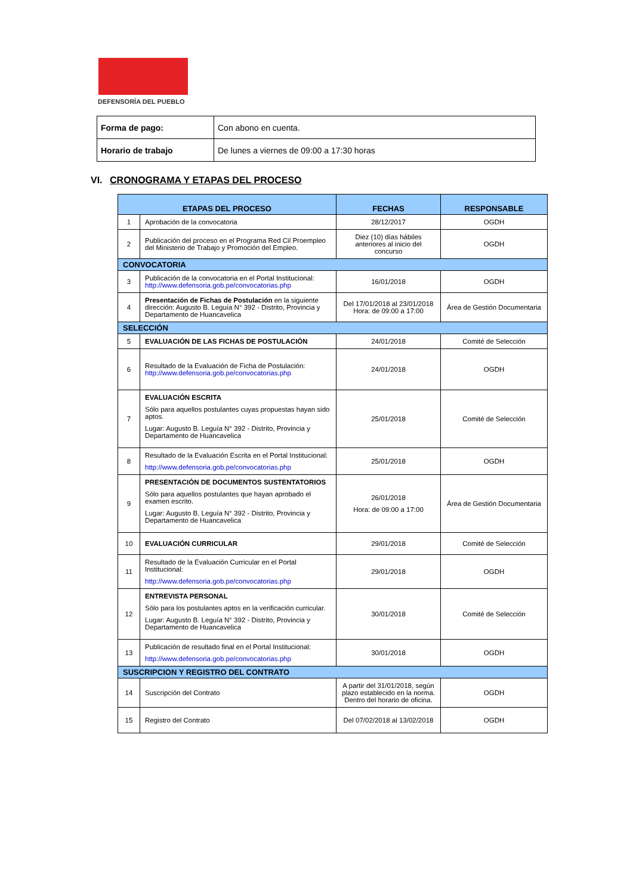DEFENSORÍA DEL PUEBLO
| Forma de pago: | Con abono en cuenta. |
| Horario de trabajo | De lunes a viernes de 09:00 a 17:30 horas |
VI. CRONOGRAMA Y ETAPAS DEL PROCESO
| ETAPAS DEL PROCESO | | FECHAS | RESPONSABLE |
| --- | --- | --- | --- |
| 1 | Aprobación de la convocatoria | 28/12/2017 | OGDH |
| 2 | Publicación del proceso en el Programa Red Cil Proempleo del Ministerio de Trabajo y Promoción del Empleo. | Diez (10) días hábiles anteriores al inicio del concurso | OGDH |
| CONVOCATORIA | | | |
| 3 | Publicación de la convocatoria en el Portal Institucional: http://www.defensoria.gob.pe/convocatorias.php | 16/01/2018 | OGDH |
| 4 | Presentación de Fichas de Postulación en la siguiente dirección: Augusto B. Leguía N° 392 - Distrito, Provincia y Departamento de Huancavelica | Del 17/01/2018 al 23/01/2018 Hora: de 09:00 a 17:00 | Área de Gestión Documentaria |
| SELECCIÓN | | | |
| 5 | EVALUACIÓN DE LAS FICHAS DE POSTULACIÓN | 24/01/2018 | Comité de Selección |
| 6 | Resultado de la Evaluación de Ficha de Postulación: http://www.defensoria.gob.pe/convocatorias.php | 24/01/2018 | OGDH |
| 7 | EVALUACIÓN ESCRITA Sólo para aquellos postulantes cuyas propuestas hayan sido aptos. Lugar: Augusto B. Leguía N° 392 - Distrito, Provincia y Departamento de Huancavelica | 25/01/2018 | Comité de Selección |
| 8 | Resultado de la Evaluación Escrita en el Portal Institucional: http://www.defensoria.gob.pe/convocatorias.php | 25/01/2018 | OGDH |
| 9 | PRESENTACIÓN DE DOCUMENTOS SUSTENTATORIOS Sólo para aquellos postulantes que hayan aprobado el examen escrito. Lugar: Augusto B. Leguía N° 392 - Distrito, Provincia y Departamento de Huancavelica | 26/01/2018 Hora: de 09:00 a 17:00 | Área de Gestión Documentaria |
| 10 | EVALUACIÓN CURRICULAR | 29/01/2018 | Comité de Selección |
| 11 | Resultado de la Evaluación Curricular en el Portal Institucional: http://www.defensoria.gob.pe/convocatorias.php | 29/01/2018 | OGDH |
| 12 | ENTREVISTA PERSONAL Sólo para los postulantes aptos en la verificación curricular. Lugar: Augusto B. Leguía N° 392 - Distrito, Provincia y Departamento de Huancavelica | 30/01/2018 | Comité de Selección |
| 13 | Publicación de resultado final en el Portal Institucional: http://www.defensoria.gob.pe/convocatorias.php | 30/01/2018 | OGDH |
| SUSCRIPCION Y REGISTRO DEL CONTRATO | | | |
| 14 | Suscripción del Contrato | A partir del 31/01/2018, según plazo establecido en la norma. Dentro del horario de oficina. | OGDH |
| 15 | Registro del Contrato | Del 07/02/2018 al 13/02/2018 | OGDH |